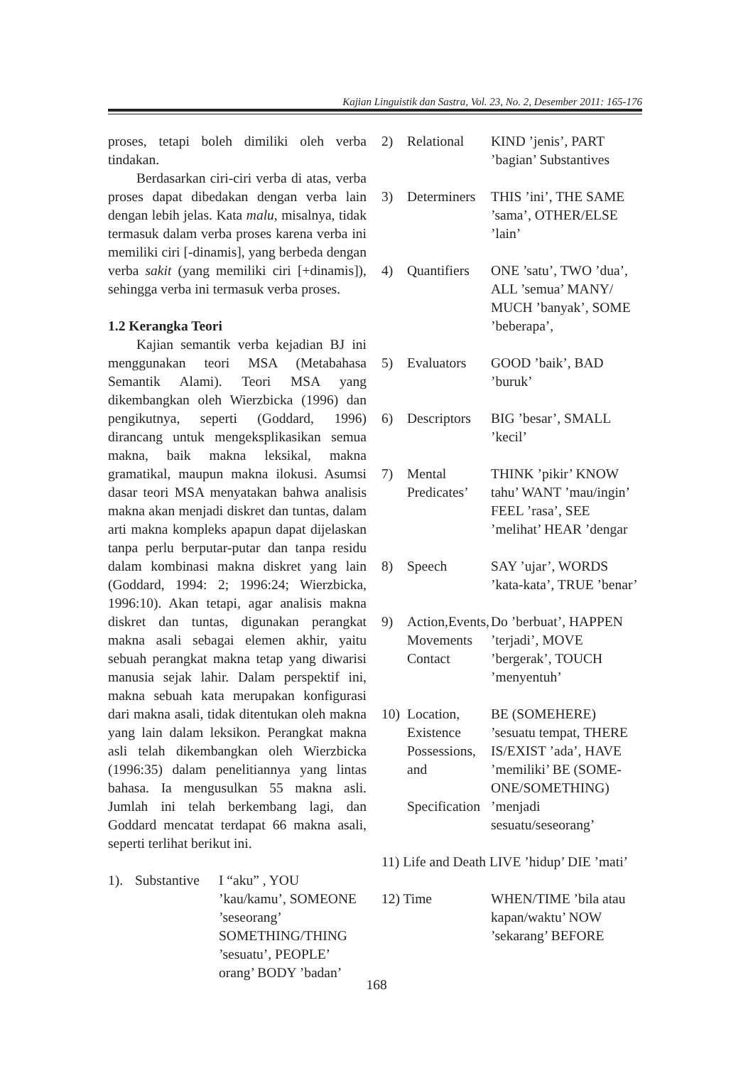Kajian Linguistik dan Sastra, Vol. 23, No. 2, Desember 2011: 165-176
proses, tetapi boleh dimiliki oleh verba tindakan.
Berdasarkan ciri-ciri verba di atas, verba proses dapat dibedakan dengan verba lain dengan lebih jelas. Kata malu, misalnya, tidak termasuk dalam verba proses karena verba ini memiliki ciri [-dinamis], yang berbeda dengan verba sakit (yang memiliki ciri [+dinamis]), sehingga verba ini termasuk verba proses.
1.2 Kerangka Teori
Kajian semantik verba kejadian BJ ini menggunakan teori MSA (Metabahasa Semantik Alami). Teori MSA yang dikembangkan oleh Wierzbicka (1996) dan pengikutnya, seperti (Goddard, 1996) dirancang untuk mengeksplikasikan semua makna, baik makna leksikal, makna gramatikal, maupun makna ilokusi. Asumsi dasar teori MSA menyatakan bahwa analisis makna akan menjadi diskret dan tuntas, dalam arti makna kompleks apapun dapat dijelaskan tanpa perlu berputar-putar dan tanpa residu dalam kombinasi makna diskret yang lain (Goddard, 1994: 2; 1996:24; Wierzbicka, 1996:10). Akan tetapi, agar analisis makna diskret dan tuntas, digunakan perangkat makna asali sebagai elemen akhir, yaitu sebuah perangkat makna tetap yang diwarisi manusia sejak lahir. Dalam perspektif ini, makna sebuah kata merupakan konfigurasi dari makna asali, tidak ditentukan oleh makna yang lain dalam leksikon. Perangkat makna asli telah dikembangkan oleh Wierzbicka (1996:35) dalam penelitiannya yang lintas bahasa. Ia mengusulkan 55 makna asli. Jumlah ini telah berkembang lagi, dan Goddard mencatat terdapat 66 makna asali, seperti terlihat berikut ini.
| 1). | Substantive | I “aku” , YOU ’kau/kamu’, SOMEONE ’seseorang’ SOMETHING/THING ’sesuatu’, PEOPLE’ orang’ BODY ’badan’ |
| 2) | Relational | KIND ’jenis’, PART ’bagian’ Substantives |
| 3) | Determiners | THIS ’ini’, THE SAME ’sama’, OTHER/ELSE ’lain’ |
| 4) | Quantifiers | ONE ’satu’, TWO ’dua’, ALL ’semua’ MANY/ MUCH ’banyak’, SOME ’beberapa’, |
| 5) | Evaluators | GOOD ’baik’, BAD ’buruk’ |
| 6) | Descriptors | BIG ’besar’, SMALL ’kecil’ |
| 7) | Mental Predicates’ | THINK ’pikir’ KNOW tahu’ WANT ’mau/ingin’ FEEL ’rasa’, SEE ’melihat’ HEAR ’dengar |
| 8) | Speech | SAY ’ujar’, WORDS ’kata-kata’, TRUE ’benar’ |
| 9) | Action,Events, Movements Contact | Do ’berbuat’, HAPPEN ’terjadi’, MOVE ’bergerak’, TOUCH ’menyentuh’ |
| 10) | Location, Existence Possessions, and Specification | BE (SOMEHERE) ’sesuatu tempat, THERE IS/EXIST ’ada’, HAVE ’memiliki’ BE (SOME-ONE/SOMETHING) ’menjadi sesuatu/seseorang’ |
| 11) Life and Death LIVE ’hidup’ DIE ’mati’ | | |
| 12) Time | | WHEN/TIME ’bila atau kapan/waktu’ NOW ’sekarang’ BEFORE |
168